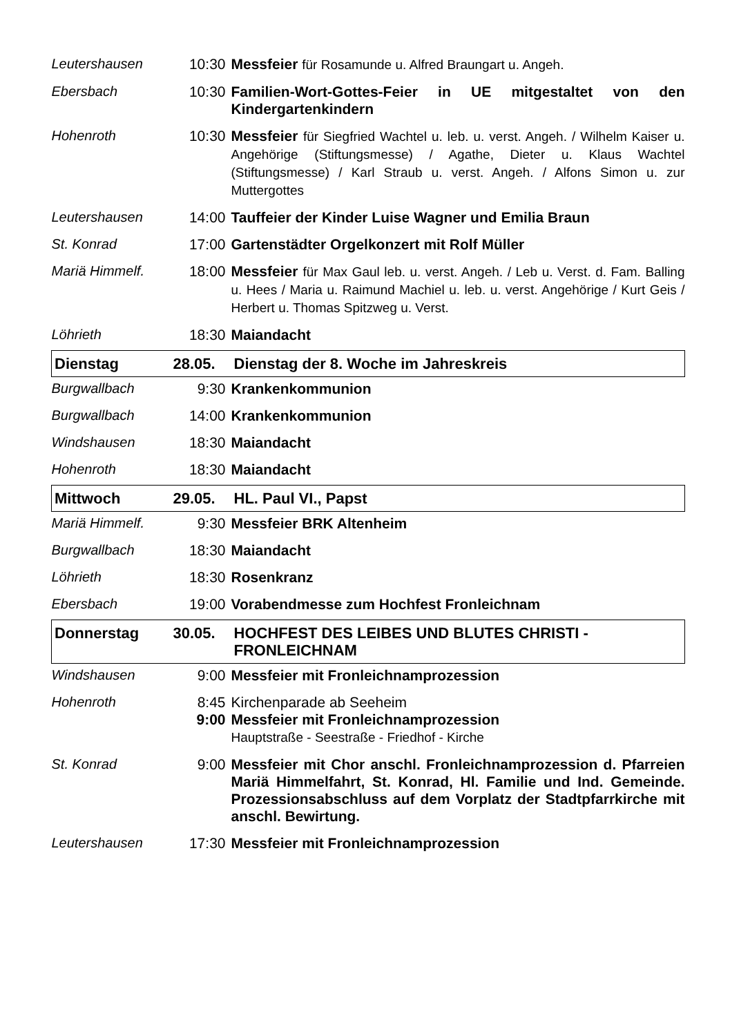| Leutershausen | 10:30 | Messfeier für Rosamunde u. Alfred Braungart u. Angeh. |
| Ebersbach | 10:30 | Familien-Wort-Gottes-Feier in UE mitgestaltet von den Kindergartenkindern |
| Hohenroth | 10:30 | Messfeier für Siegfried Wachtel u. leb. u. verst. Angeh. / Wilhelm Kaiser u. Angehörige (Stiftungsmesse) / Agathe, Dieter u. Klaus Wachtel (Stiftungsmesse) / Karl Straub u. verst. Angeh. / Alfons Simon u. zur Muttergottes |
| Leutershausen | 14:00 | Tauffeier der Kinder Luise Wagner und Emilia Braun |
| St. Konrad | 17:00 | Gartenstädter Orgelkonzert mit Rolf Müller |
| Mariä Himmelf. | 18:00 | Messfeier für Max Gaul leb. u. verst. Angeh. / Leb u. Verst. d. Fam. Balling u. Hees / Maria u. Raimund Machiel u. leb. u. verst. Angehörige / Kurt Geis / Herbert u. Thomas Spitzweg u. Verst. |
| Löhrieth | 18:30 | Maiandacht |
| Dienstag | 28.05. | Dienstag der 8. Woche im Jahreskreis |
| Burgwallbach | 9:30 | Krankenkommunion |
| Burgwallbach | 14:00 | Krankenkommunion |
| Windshausen | 18:30 | Maiandacht |
| Hohenroth | 18:30 | Maiandacht |
| Mittwoch | 29.05. | HL. Paul VI., Papst |
| Mariä Himmelf. | 9:30 | Messfeier BRK Altenheim |
| Burgwallbach | 18:30 | Maiandacht |
| Löhrieth | 18:30 | Rosenkranz |
| Ebersbach | 19:00 | Vorabendmesse zum Hochfest Fronleichnam |
| Donnerstag | 30.05. | HOCHFEST DES LEIBES UND BLUTES CHRISTI - FRONLEICHNAM |
| Windshausen | 9:00 | Messfeier mit Fronleichnamprozession |
| Hohenroth | 8:45 9:00 | Kirchenparade ab Seeheim Messfeier mit Fronleichnamprozession Hauptstraße - Seestraße - Friedhof - Kirche |
| St. Konrad | 9:00 | Messfeier mit Chor anschl. Fronleichnamprozession d. Pfarreien Mariä Himmelfahrt, St. Konrad, Hl. Familie und Ind. Gemeinde. Prozessionsabschluss auf dem Vorplatz der Stadtpfarrkirche mit anschl. Bewirtung. |
| Leutershausen | 17:30 | Messfeier mit Fronleichnamprozession |